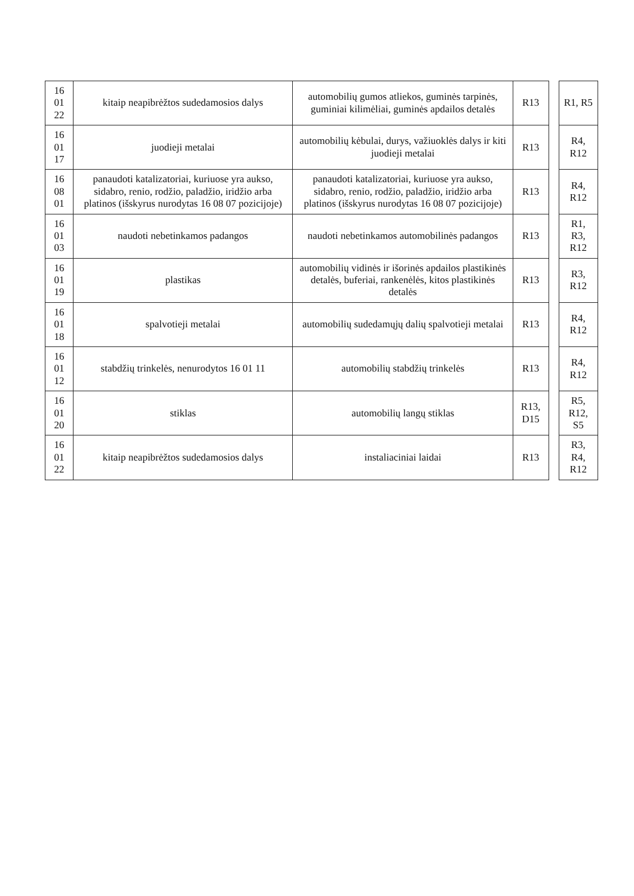| 16 01 22 | kitaip neapibrėžtos sudedamosios dalys | automobilių gumos atliekos, guminės tarpinės, guminiai kilimėliai, guminės apdailos detalės | R13 | | R1, R5 |
| 16 01 17 | juodieji metalai | automobilių kėbulai, durys, važiuoklės dalys ir kiti juodieji metalai | R13 | | R4, R12 |
| 16 08 01 | panaudoti katalizatoriai, kuriuose yra aukso, sidabro, renio, rodžio, paladžio, iridžio arba platinos (išskyrus nurodytas 16 08 07 pozicijoje) | panaudoti katalizatoriai, kuriuose yra aukso, sidabro, renio, rodžio, paladžio, iridžio arba platinos (išskyrus nurodytas 16 08 07 pozicijoje) | R13 | | R4, R12 |
| 16 01 03 | naudoti nebetinkamos padangos | naudoti nebetinkamos automobilinės padangos | R13 | | R1, R3, R12 |
| 16 01 19 | plastikas | automobilių vidinės ir išorinės apdailos plastikinės detalės, buferiai, rankenėlės, kitos plastikinės detalės | R13 | | R3, R12 |
| 16 01 18 | spalvotieji metalai | automobilių sudedamųjų dalių spalvotieji metalai | R13 | | R4, R12 |
| 16 01 12 | stabdžių trinkelės, nenurodytos 16 01 11 | automobilių stabdžių trinkelės | R13 | | R4, R12 |
| 16 01 20 | stiklas | automobilių langų stiklas | R13, D15 | | R5, R12, S5 |
| 16 01 22 | kitaip neapibrėžtos sudedamosios dalys | instaliaciniai laidai | R13 | | R3, R4, R12 |